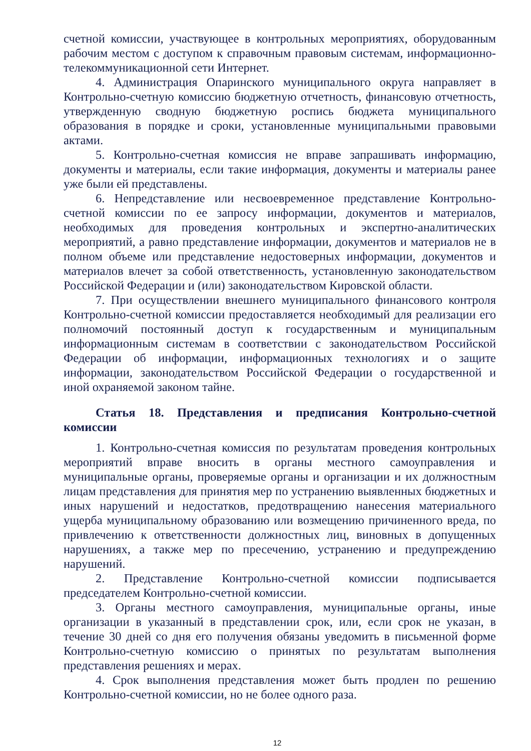счетной комиссии, участвующее в контрольных мероприятиях, оборудованным рабочим местом с доступом к справочным правовым системам, информационно-телекоммуникационной сети Интернет.
4. Администрация Опаринского муниципального округа направляет в Контрольно-счетную комиссию бюджетную отчетность, финансовую отчетность, утвержденную сводную бюджетную роспись бюджета муниципального образования в порядке и сроки, установленные муниципальными правовыми актами.
5. Контрольно-счетная комиссия не вправе запрашивать информацию, документы и материалы, если такие информация, документы и материалы ранее уже были ей представлены.
6. Непредставление или несвоевременное представление Контрольно-счетной комиссии по ее запросу информации, документов и материалов, необходимых для проведения контрольных и экспертно-аналитических мероприятий, а равно представление информации, документов и материалов не в полном объеме или представление недостоверных информации, документов и материалов влечет за собой ответственность, установленную законодательством Российской Федерации и (или) законодательством Кировской области.
7. При осуществлении внешнего муниципального финансового контроля Контрольно-счетной комиссии предоставляется необходимый для реализации его полномочий постоянный доступ к государственным и муниципальным информационным системам в соответствии с законодательством Российской Федерации об информации, информационных технологиях и о защите информации, законодательством Российской Федерации о государственной и иной охраняемой законом тайне.
Статья 18. Представления и предписания Контрольно-счетной комиссии
1. Контрольно-счетная комиссия по результатам проведения контрольных мероприятий вправе вносить в органы местного самоуправления и муниципальные органы, проверяемые органы и организации и их должностным лицам представления для принятия мер по устранению выявленных бюджетных и иных нарушений и недостатков, предотвращению нанесения материального ущерба муниципальному образованию или возмещению причиненного вреда, по привлечению к ответственности должностных лиц, виновных в допущенных нарушениях, а также мер по пресечению, устранению и предупреждению нарушений.
2. Представление Контрольно-счетной комиссии подписывается председателем Контрольно-счетной комиссии.
3. Органы местного самоуправления, муниципальные органы, иные организации в указанный в представлении срок, или, если срок не указан, в течение 30 дней со дня его получения обязаны уведомить в письменной форме Контрольно-счетную комиссию о принятых по результатам выполнения представления решениях и мерах.
4. Срок выполнения представления может быть продлен по решению Контрольно-счетной комиссии, но не более одного раза.
12